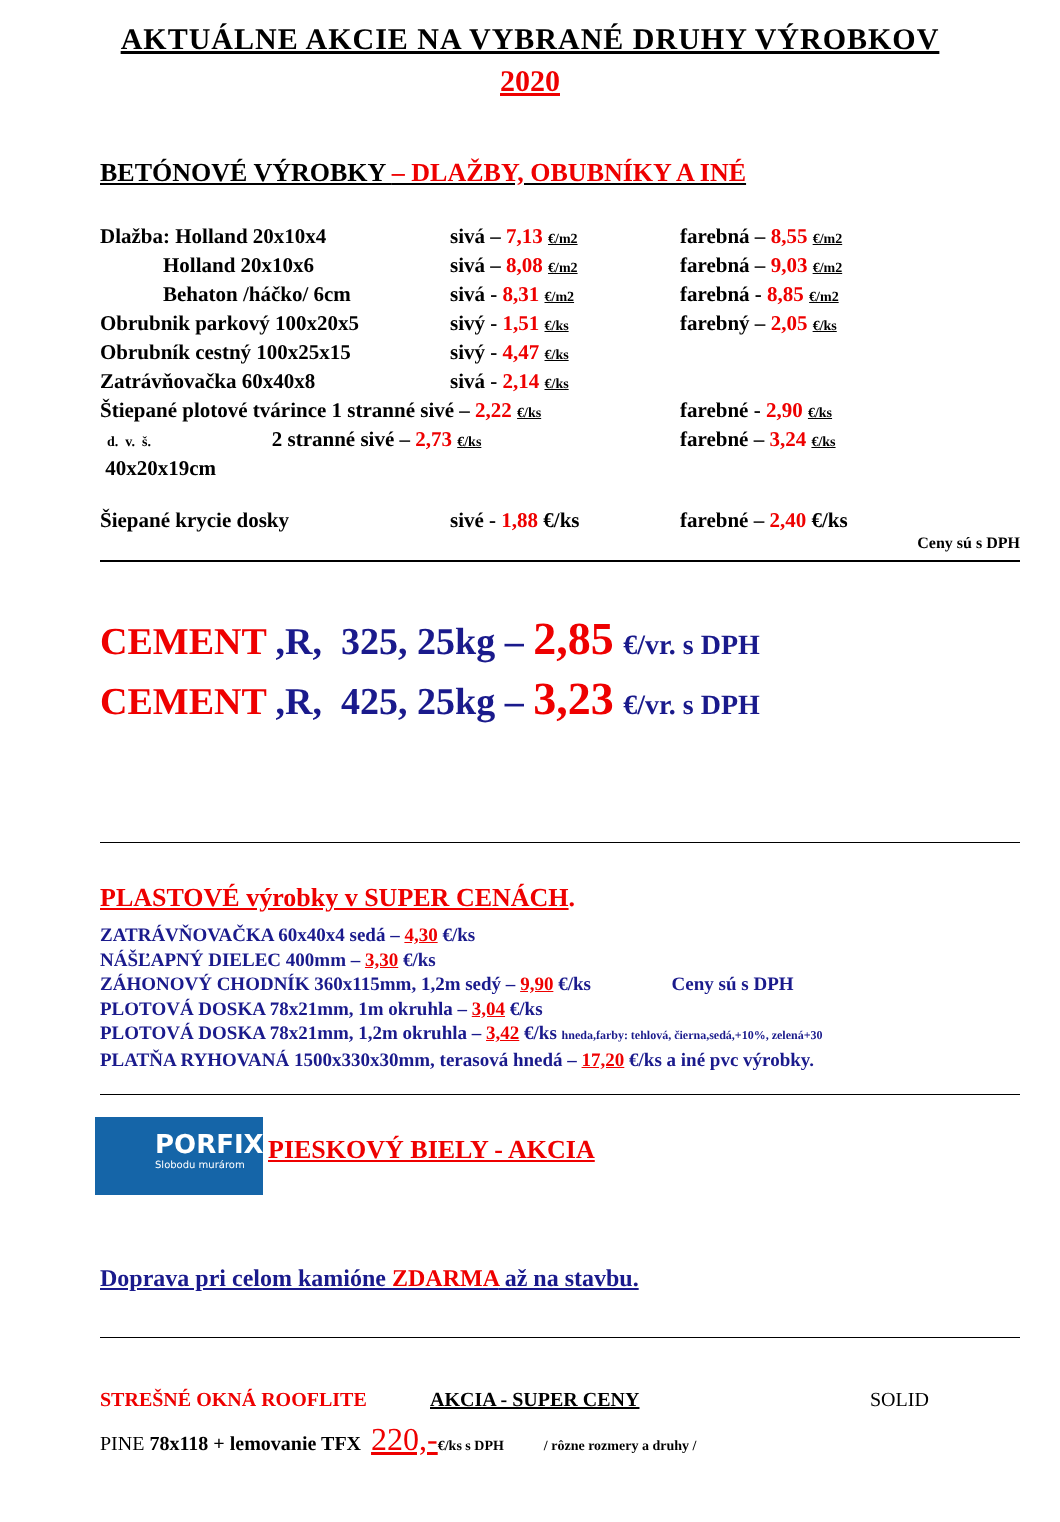AKTUÁLNE AKCIE NA VYBRANÉ DRUHY VÝROBKOV
2020
BETÓNOVÉ VÝROBKY – DLAŽBY, OBUBNÍKY A INÉ
Dlažba: Holland 20x10x4 sivá – 7,13 €/m2 farebná – 8,55 €/m2
Holland 20x10x6 sivá – 8,08 €/m2 farebná – 9,03 €/m2
Behaton /háčko/ 6cm sivá - 8,31 €/m2 farebná - 8,85 €/m2
Obrubnik parkový 100x20x5 sivý - 1,51 €/ks farebný – 2,05 €/ks
Obrubník cestný 100x25x15 sivý - 4,47 €/ks
Zatrávňovačka 60x40x8 sivá - 2,14 €/ks
Štiepané plotové tvárince 1 stranné sivé – 2,22 €/ks farebné - 2,90 €/ks
d. v. š. 2 stranné sivé – 2,73 €/ks farebné – 3,24 €/ks
40x20x19cm
Šiepané krycie dosky sivé - 1,88 €/ks farebné – 2,40 €/ks
Ceny sú s DPH
CEMENT ,R, 325, 25kg – 2,85 €/vr. s DPH
CEMENT ,R, 425, 25kg – 3,23 €/vr. s DPH
PLASTOVÉ výrobky v SUPER CENÁCH.
ZATRÁVŇOVAČKA 60x40x4 sedá – 4,30 €/ks
NÁŠĽAPNÝ DIELEC 400mm – 3,30 €/ks
ZÁHONOVÝ CHODNÍK 360x115mm, 1,2m sedý – 9,90 €/ks Ceny sú s DPH
PLOTOVÁ DOSKA 78x21mm, 1m okruhla – 3,04 €/ks
PLOTOVÁ DOSKA 78x21mm, 1,2m okruhla – 3,42 €/ks hneda,farby: tehlová, čierna,sedá,+10%, zelená+30
PLATŇA RYHOVANÁ 1500x330x30mm, terasová hnedá – 17,20 €/ks a iné pvc výrobky.
PORFIX
Slobodu murárom
PIESKOVÝ BIELY - AKCIA
Doprava pri celom kamióne ZDARMA až na stavbu.
STREŠNÉ OKNÁ ROOFLITE AKCIA - SUPER CENY SOLID
PINE 78x118 + lemovanie TFX 220,-€/ks s DPH / rôzne rozmery a druhy /